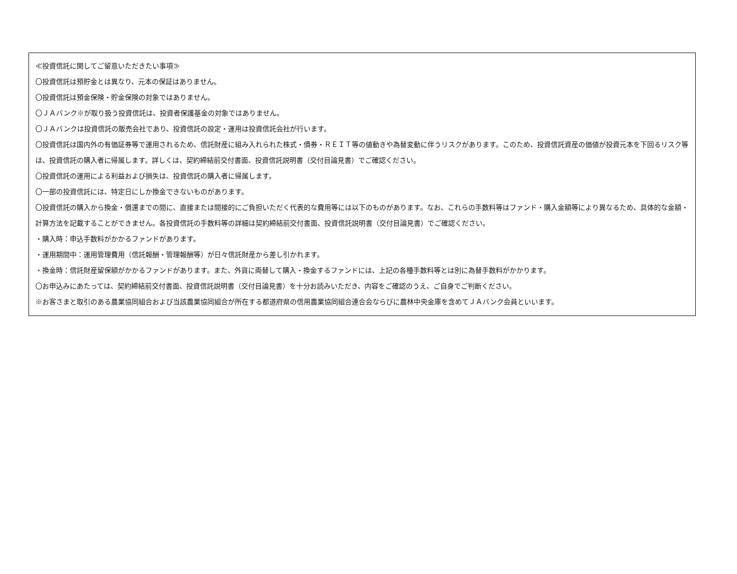≪投資信託に関してご留意いただきたい事項≫
〇投資信託は預貯金とは異なり、元本の保証はありません。
〇投資信託は預金保険・貯金保険の対象ではありません。
〇ＪＡバンク※が取り扱う投資信託は、投資者保護基金の対象ではありません。
〇ＪＡバンクは投資信託の販売会社であり、投資信託の設定・運用は投資信託会社が行います。
〇投資信託は国内外の有価証券等で運用されるため、信託財産に組み入れられた株式・債券・ＲＥＩＴ等の値動きや為替変動に伴うリスクがあります。このため、投資信託資産の価値が投資元本を下回るリスク等は、投資信託の購入者に帰属します。詳しくは、契約締結前交付書面、投資信託説明書（交付目論見書）でご確認ください。
〇投資信託の運用による利益および損失は、投資信託の購入者に帰属します。
〇一部の投資信託には、特定日にしか換金できないものがあります。
〇投資信託の購入から換金・償還までの間に、直接または間接的にご負担いただく代表的な費用等には以下のものがあります。なお、これらの手数料等はファンド・購入金額等により異なるため、具体的な金額・計算方法を記載することができません。各投資信託の手数料等の詳細は契約締結前交付書面、投資信託説明書（交付目論見書）でご確認ください。
・購入時：申込手数料がかかるファンドがあります。
・運用期間中：運用管理費用（信託報酬・管理報酬等）が日々信託財産から差し引かれます。
・換金時：信託財産留保額がかかるファンドがあります。また、外貨に両替して購入・換金するファンドには、上記の各種手数料等とは別に為替手数料がかかります。
〇お申込みにあたっては、契約締結前交付書面、投資信託説明書（交付目論見書）を十分お読みいただき、内容をご確認のうえ、ご自身でご判断ください。
※お客さまと取引のある農業協同組合および当該農業協同組合が所在する都道府県の信用農業協同組合連合会ならびに農林中央金庫を含めてＪＡバンク会員といいます。